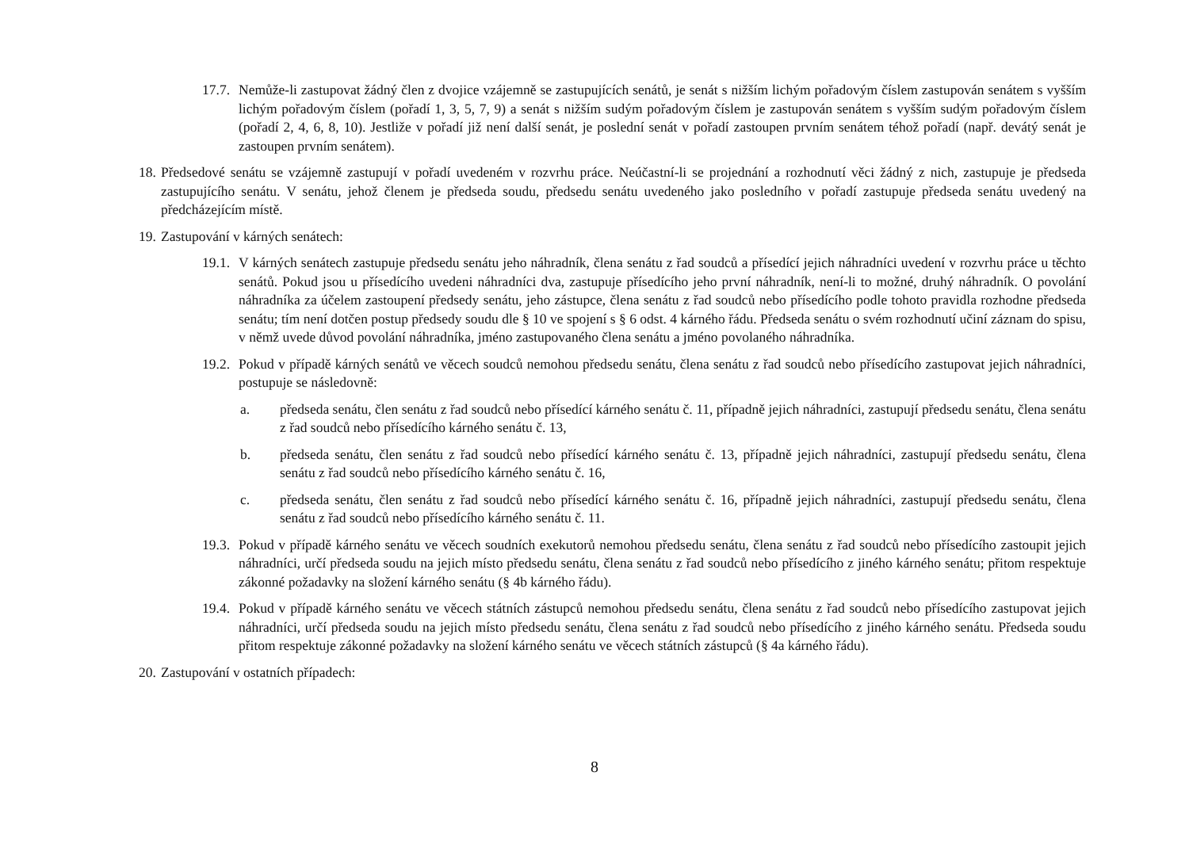17.7. Nemůže-li zastupovat žádný člen z dvojice vzájemně se zastupujících senátů, je senát s nižším lichým pořadovým číslem zastupován senátem s vyšším lichým pořadovým číslem (pořadí 1, 3, 5, 7, 9) a senát s nižším sudým pořadovým číslem je zastupován senátem s vyšším sudým pořadovým číslem (pořadí 2, 4, 6, 8, 10). Jestliže v pořadí již není další senát, je poslední senát v pořadí zastoupen prvním senátem téhož pořadí (např. devátý senát je zastoupen prvním senátem).
18. Předsedové senátu se vzájemně zastupují v pořadí uvedeném v rozvrhu práce. Neúčastní-li se projednání a rozhodnutí věci žádný z nich, zastupuje je předseda zastupujícího senátu. V senátu, jehož členem je předseda soudu, předsedu senátu uvedeného jako posledního v pořadí zastupuje předseda senátu uvedený na předcházejícím místě.
19. Zastupování v kárných senátech:
19.1. V kárných senátech zastupuje předsedu senátu jeho náhradník, člena senátu z řad soudců a přísedící jejich náhradníci uvedení v rozvrhu práce u těchto senátů. Pokud jsou u přísedícího uvedeni náhradníci dva, zastupuje přísedícího jeho první náhradník, není-li to možné, druhý náhradník. O povolání náhradníka za účelem zastoupení předsedy senátu, jeho zástupce, člena senátu z řad soudců nebo přísedícího podle tohoto pravidla rozhodne předseda senátu; tím není dotčen postup předsedy soudu dle § 10 ve spojení s § 6 odst. 4 kárného řádu. Předseda senátu o svém rozhodnutí učiní záznam do spisu, v němž uvede důvod povolání náhradníka, jméno zastupovaného člena senátu a jméno povolaného náhradníka.
19.2. Pokud v případě kárných senátů ve věcech soudců nemohou předsedu senátu, člena senátu z řad soudců nebo přísedícího zastupovat jejich náhradníci, postupuje se následovně:
a. předseda senátu, člen senátu z řad soudců nebo přísedící kárného senátu č. 11, případně jejich náhradníci, zastupují předsedu senátu, člena senátu z řad soudců nebo přísedícího kárného senátu č. 13,
b. předseda senátu, člen senátu z řad soudců nebo přísedící kárného senátu č. 13, případně jejich náhradníci, zastupují předsedu senátu, člena senátu z řad soudců nebo přísedícího kárného senátu č. 16,
c. předseda senátu, člen senátu z řad soudců nebo přísedící kárného senátu č. 16, případně jejich náhradníci, zastupují předsedu senátu, člena senátu z řad soudců nebo přísedícího kárného senátu č. 11.
19.3. Pokud v případě kárného senátu ve věcech soudních exekutorů nemohou předsedu senátu, člena senátu z řad soudců nebo přísedícího zastoupit jejich náhradníci, určí předseda soudu na jejich místo předsedu senátu, člena senátu z řad soudců nebo přísedícího z jiného kárného senátu; přitom respektuje zákonné požadavky na složení kárného senátu (§ 4b kárného řádu).
19.4. Pokud v případě kárného senátu ve věcech státních zástupců nemohou předsedu senátu, člena senátu z řad soudců nebo přísedícího zastupovat jejich náhradníci, určí předseda soudu na jejich místo předsedu senátu, člena senátu z řad soudců nebo přísedícího z jiného kárného senátu. Předseda soudu přitom respektuje zákonné požadavky na složení kárného senátu ve věcech státních zástupců (§ 4a kárného řádu).
20. Zastupování v ostatních případech:
8